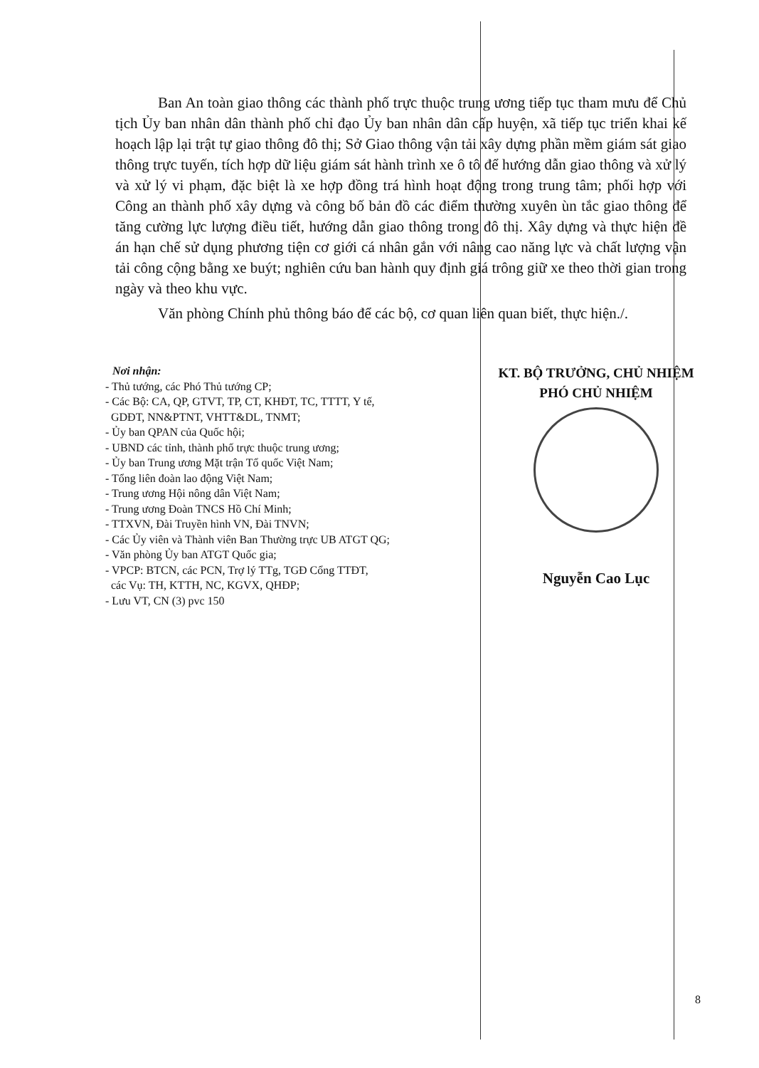Ban An toàn giao thông các thành phố trực thuộc trung ương tiếp tục tham mưu để Chủ tịch Ủy ban nhân dân thành phố chỉ đạo Ủy ban nhân dân cấp huyện, xã tiếp tục triển khai kế hoạch lập lại trật tự giao thông đô thị; Sở Giao thông vận tải xây dựng phần mềm giám sát giao thông trực tuyến, tích hợp dữ liệu giám sát hành trình xe ô tô để hướng dẫn giao thông và xử lý và xử lý vi phạm, đặc biệt là xe hợp đồng trá hình hoạt động trong trung tâm; phối hợp với Công an thành phố xây dựng và công bố bản đồ các điểm thường xuyên ùn tắc giao thông để tăng cường lực lượng điều tiết, hướng dẫn giao thông trong đô thị. Xây dựng và thực hiện đề án hạn chế sử dụng phương tiện cơ giới cá nhân gắn với nâng cao năng lực và chất lượng vận tải công cộng bằng xe buýt; nghiên cứu ban hành quy định giá trông giữ xe theo thời gian trong ngày và theo khu vực.
Văn phòng Chính phủ thông báo để các bộ, cơ quan liên quan biết, thực hiện./.
Nơi nhận:
- Thủ tướng, các Phó Thủ tướng CP;
- Các Bộ: CA, QP, GTVT, TP, CT, KHĐT, TC, TTTT, Y tế,
GDĐT, NN&PTNT, VHTT&DL, TNMT;
- Ủy ban QPAN của Quốc hội;
- UBND các tỉnh, thành phố trực thuộc trung ương;
- Ủy ban Trung ương Mặt trận Tổ quốc Việt Nam;
- Tổng liên đoàn lao động Việt Nam;
- Trung ương Hội nông dân Việt Nam;
- Trung ương Đoàn TNCS Hồ Chí Minh;
- TTXVN, Đài Truyền hình VN, Đài TNVN;
- Các Ủy viên và Thành viên Ban Thường trực UB ATGT QG;
- Văn phòng Ủy ban ATGT Quốc gia;
- VPCP: BTCN, các PCN, Trợ lý TTg, TGĐ Cổng TTĐT,
các Vụ: TH, KTTH, NC, KGVX, QHĐP;
- Lưu VT, CN (3) pvc 150
KT. BỘ TRƯỞNG, CHỦ NHIỆM
PHÓ CHỦ NHIỆM
Nguyễn Cao Lục
8